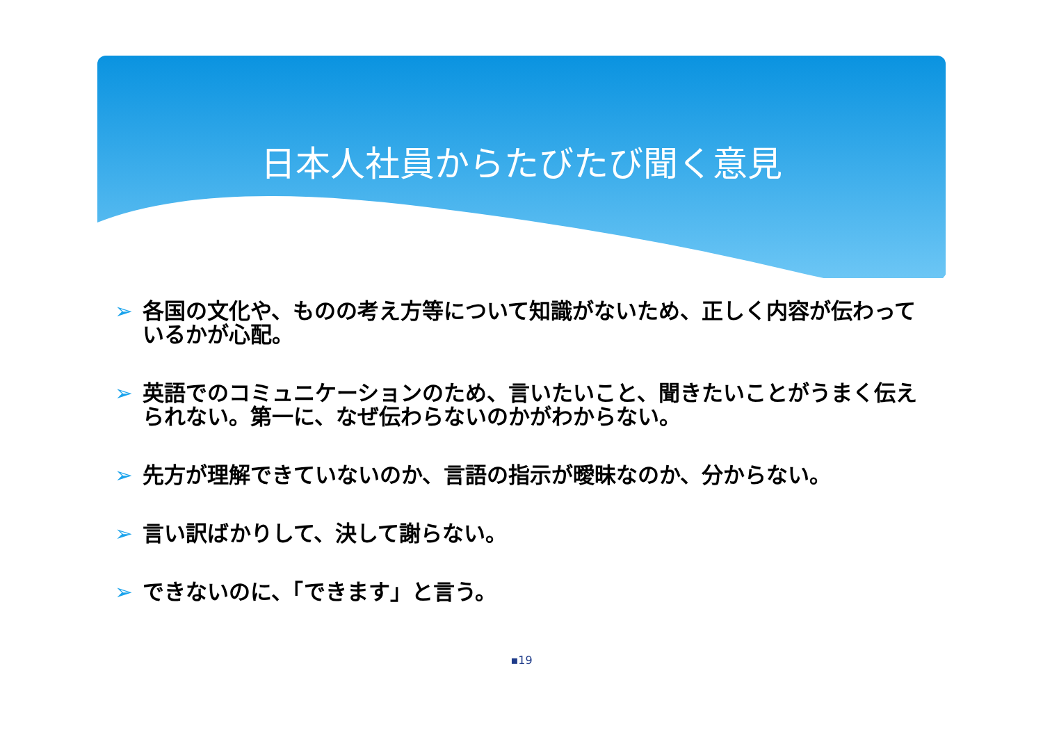日本人社員からたびたび聞く意見
➢ 各国の文化や、ものの考え方等について知識がないため、正しく内容が伝わっているかが心配。
➢ 英語でのコミュニケーションのため、言いたいこと、聞きたいことがうまく伝えられない。第一に、なぜ伝わらないのかがわからない。
➢ 先方が理解できていないのか、言語の指示が曖昧なのか、分からない。
➢ 言い訳ばかりして、決して謝らない。
➢ できないのに、「できます」と言う。
▪19